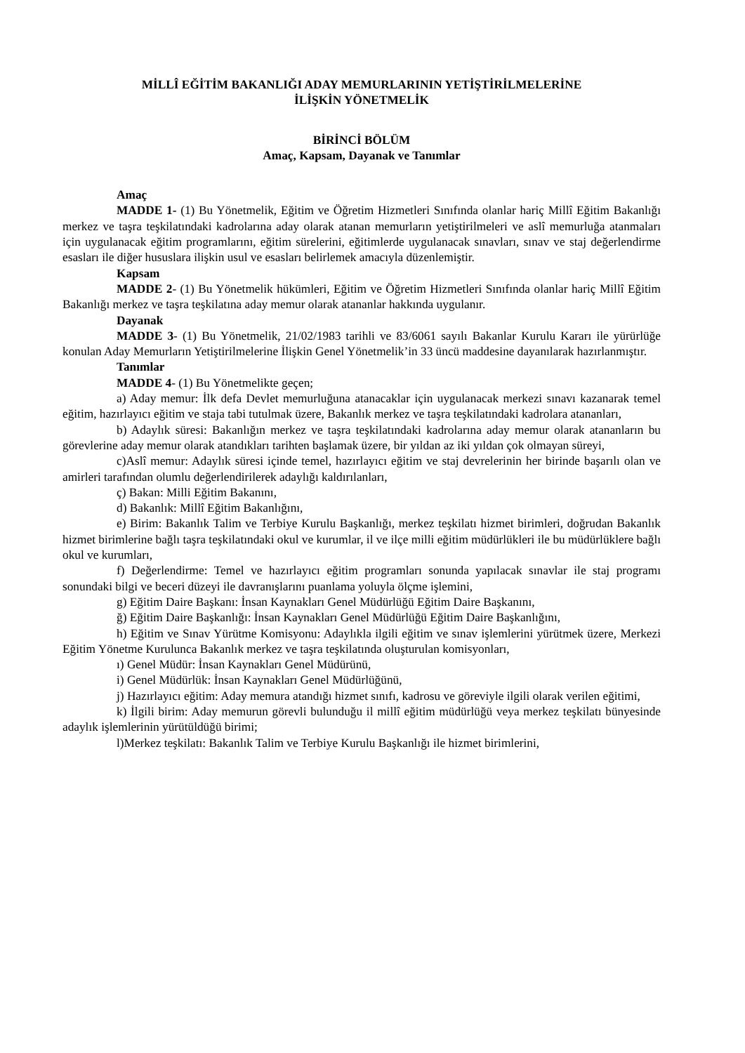MİLLÎ EĞİTİM BAKANLIĞI ADAY MEMURLARININ YETİŞTİRİLMELERİNE
İLİŞKİN YÖNETMELİK
BİRİNCİ BÖLÜM
Amaç, Kapsam, Dayanak ve Tanımlar
Amaç
MADDE 1- (1) Bu Yönetmelik, Eğitim ve Öğretim Hizmetleri Sınıfında olanlar hariç Millî Eğitim Bakanlığı merkez ve taşra teşkilatındaki kadrolarına aday olarak atanan memurların yetiştirilmeleri ve aslî memurluğa atanmaları için uygulanacak eğitim programlarını, eğitim sürelerini, eğitimlerde uygulanacak sınavları, sınav ve staj değerlendirme esasları ile diğer hususlara ilişkin usul ve esasları belirlemek amacıyla düzenlemiştir.
Kapsam
MADDE 2- (1) Bu Yönetmelik hükümleri, Eğitim ve Öğretim Hizmetleri Sınıfında olanlar hariç Millî Eğitim Bakanlığı merkez ve taşra teşkilatına aday memur olarak atananlar hakkında uygulanır.
Dayanak
MADDE 3- (1) Bu Yönetmelik, 21/02/1983 tarihli ve 83/6061 sayılı Bakanlar Kurulu Kararı ile yürürlüğe konulan Aday Memurların Yetiştirilmelerine İlişkin Genel Yönetmelik’in 33 üncü maddesine dayanılarak hazırlanmıştır.
Tanımlar
MADDE 4- (1) Bu Yönetmelikte geçen;
a) Aday memur: İlk defa Devlet memurluğuna atanacaklar için uygulanacak merkezi sınavı kazanarak temel eğitim, hazırlayıcı eğitim ve staja tabi tutulmak üzere, Bakanlık merkez ve taşra teşkilatındaki kadrolara atananları,
b) Adaylık süresi: Bakanlığın merkez ve taşra teşkilatındaki kadrolarına aday memur olarak atananların bu görevlerine aday memur olarak atandıkları tarihten başlamak üzere, bir yıldan az iki yıldan çok olmayan süreyi,
c)Aslî memur: Adaylık süresi içinde temel, hazırlayıcı eğitim ve staj devrelerinin her birinde başarılı olan ve amirleri tarafından olumlu değerlendirilerek adaylığı kaldırılanları,
ç) Bakan: Milli Eğitim Bakanını,
d) Bakanlık: Millî Eğitim Bakanlığını,
e) Birim: Bakanlık Talim ve Terbiye Kurulu Başkanlığı, merkez teşkilatı hizmet birimleri, doğrudan Bakanlık hizmet birimlerine bağlı taşra teşkilatındaki okul ve kurumlar, il ve ilçe milli eğitim müdürlükleri ile bu müdürlüklere bağlı okul ve kurumları,
f) Değerlendirme: Temel ve hazırlayıcı eğitim programları sonunda yapılacak sınavlar ile staj programı sonundaki bilgi ve beceri düzeyi ile davranışlarını puanlama yoluyla ölçme işlemini,
g) Eğitim Daire Başkanı: İnsan Kaynakları Genel Müdürlüğü Eğitim Daire Başkanını,
ğ) Eğitim Daire Başkanlığı: İnsan Kaynakları Genel Müdürlüğü Eğitim Daire Başkanlığını,
h) Eğitim ve Sınav Yürütme Komisyonu: Adaylıkla ilgili eğitim ve sınav işlemlerini yürütmek üzere, Merkezi Eğitim Yönetme Kurulunca Bakanlık merkez ve taşra teşkilatında oluşturulan komisyonları,
ı) Genel Müdür: İnsan Kaynakları Genel Müdürünü,
i) Genel Müdürlük: İnsan Kaynakları Genel Müdürlüğünü,
j) Hazırlayıcı eğitim: Aday memura atandığı hizmet sınıfı, kadrosu ve göreviyle ilgili olarak verilen eğitimi,
k) İlgili birim: Aday memurun görevli bulunduğu il millî eğitim müdürlüğü veya merkez teşkilatı bünyesinde adaylık işlemlerinin yürütüldüğü birimi;
l)Merkez teşkilatı: Bakanlık Talim ve Terbiye Kurulu Başkanlığı ile hizmet birimlerini,